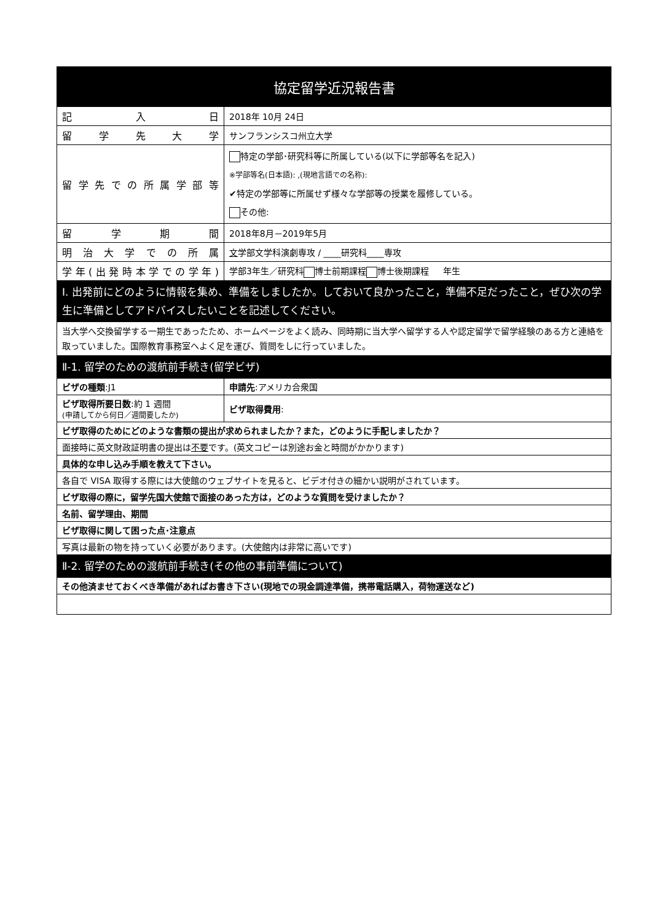| 協定留学近況報告書 | | |
| 記 入 日 | 2018年 10月 24日 | |
| 留 学 先 大 学 | サンフランシスコ州立大学 | |
| 留学先での所属学部等 | 特定の学部･研究科等に所属している(以下に学部等名を記入) ※学部等名(日本語): ,(現地言語での名称): ✔特定の学部等に所属せず様々な学部等の授業を履修している。 その他: | |
| 留 学 期 間 | 2018年8月－2019年5月 | |
| 明 治 大 学 で の 所 属 | 文 学部文学科演劇専攻 / ____研究科____専攻 | |
| 学年(出発時本学での学年) | 学部3年生／研究科 博士前期課程 博士後期課程 年生 | |
| Ⅰ. 出発前にどのように情報を集め、準備をしましたか。しておいて良かったこと，準備不足だったこと，ぜひ次の学生に準備としてアドバイスしたいことを記述してください。 | | |
| 当大学へ交換留学する一期生であったため、ホームページをよく読み、同時期に当大学へ留学する人や認定留学で留学経験のある方と連絡を取っていました。国際教育事務室へよく足を運び、質問をしに行っていました。 | | |
| Ⅱ-1. 留学のための渡航前手続き(留学ビザ) | | |
| ビザの種類 :J1 | | 申請先 :アメリカ合衆国 |
| ビザ取得所要日数 :約 1 週間 (申請してから何日／週間要したか) | | ビザ取得費用 : |
| ビザ取得のためにどのような書類の提出が求められましたか？また，どのように手配しましたか？ | | |
| 面接時に英文財政証明書の提出は 不要 です。(英文コピーは別途お金と時間がかかります) | | |
| 具体的な申し込み手順を教えて下さい。 | | |
| 各自で VISA 取得する際には大使館のウェブサイトを見ると、ビデオ付きの細かい説明がされています。 | | |
| ビザ取得の際に，留学先国大使館で面接のあった方は，どのような質問を受けましたか？ | | |
| 名前、留学理由、期間 | | |
| ビザ取得に関して困った点･注意点 | | |
| 写真は最新の物を持っていく必要があります。(大使館内は非常に高いです) | | |
| Ⅱ-2. 留学のための渡航前手続き(その他の事前準備について) | | |
| その他済ませておくべき準備があればお書き下さい(現地での現金調達準備，携帯電話購入，荷物運送など) | | |